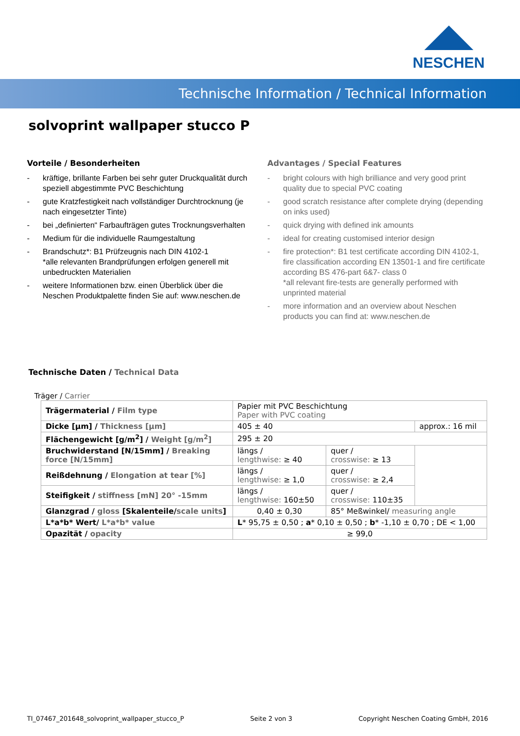NESCHEN
Technische Information / Technical Information
solvoprint wallpaper stucco P
Vorteile / Besonderheiten
- kräftige, brillante Farben bei sehr guter Druckqualität durch speziell abgestimmte PVC Beschichtung
- gute Kratzfestigkeit nach vollständiger Durchtrocknung (je nach eingesetzter Tinte)
- bei „definierten“ Farbaufträgen gutes Trocknungsverhalten
- Medium für die individuelle Raumgestaltung
- Brandschutz*: B1 Prüfzeugnis nach DIN 4102-1
*alle relevanten Brandprüfungen erfolgen generell mit unbedruckten Materialien
- weitere Informationen bzw. einen Überblick über die Neschen Produktpalette finden Sie auf: www.neschen.de
Advantages / Special Features
- bright colours with high brilliance and very good print quality due to special PVC coating
- good scratch resistance after complete drying (depending on inks used)
- quick drying with defined ink amounts
- ideal for creating customised interior design
- fire protection*: B1 test certificate according DIN 4102-1, fire classification according EN 13501-1 and fire certificate according BS 476-part 6&7- class 0
*all relevant fire-tests are generally performed with unprinted material
- more information and an overview about Neschen products you can find at: www.neschen.de
Technische Daten / Technical Data
Träger / Carrier
| Trägermaterial / Film type | Papier mit PVC Beschichtung Paper with PVC coating | | |
| Dicke [µm] / Thickness [µm] | 405 ± 40 | | approx.: 16 mil |
| Flächengewicht [g/m<sup>2</sup>] / Weight [g/m<sup>2</sup>] | 295 ± 20 | | |
| Bruchwiderstand [N/15mm] / Breaking force [N/15mm] | längs / lengthwise: ≥ 40 | quer / crosswise: ≥ 13 | |
| Reißdehnung / Elongation at tear [%] | längs / lengthwise: ≥ 1,0 | quer / crosswise: ≥ 2,4 | |
| Steifigkeit / stiffness [mN] 20° -15mm | längs / lengthwise: 160±50 | quer / crosswise: 110±35 | |
| Glanzgrad / gloss [Skalenteile/ scale units ] | 0,40 ± 0,30 | 85° Meßwinkel/ measuring angle | |
| L*a*b* Wert/ L*a*b* value | L * 95,75 ± 0,50 ; a * 0,10 ± 0,50 ; b * -1,10 ± 0,70 ; DE < 1,00 | | |
| Opazität / opacity | ≥ 99,0 | | |
TI_07467_201648_solvoprint_wallpaper_stucco_P Seite 2 von 3 Copyright Neschen Coating GmbH, 2016